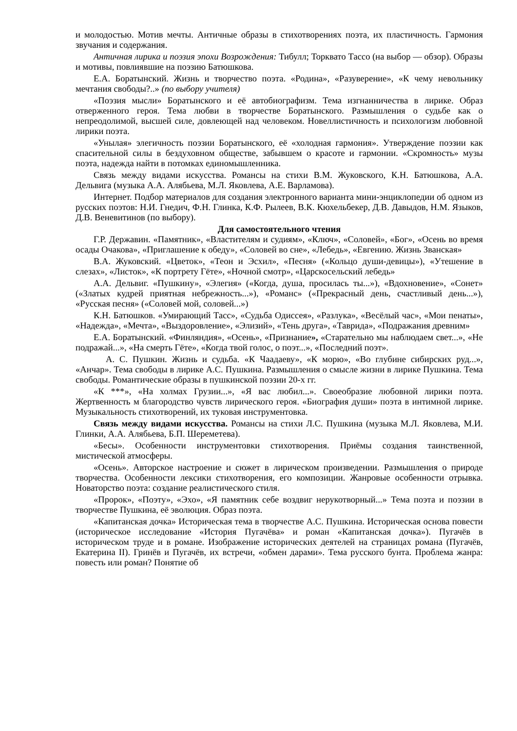и молодостью. Мотив мечты. Античные образы в стихотворениях поэта, их пластичность. Гармония звучания и содержания.
Античная лирика и поэзия эпохи Возрождения: Тибулл; Торквато Тассо (на выбор — обзор). Образы и мотивы, повлиявшие на поэзию Батюшкова.
Е.А. Боратынский. Жизнь и творчество поэта. «Родина», «Разуверение», «К чему невольнику мечтания свободы?..» (по выбору учителя)
«Поэзия мысли» Боратынского и её автобиографизм. Тема изгнанничества в лирике. Образ отверженного героя. Тема любви в творчестве Боратынского. Размышления о судьбе как о непреодолимой, высшей силе, довлеющей над человеком. Новеллистичность и психологизм любовной лирики поэта.
«Унылая» элегичность поэзии Боратынского, её «холодная гармония». Утверждение поэзии как спасительной силы в бездуховном обществе, забывшем о красоте и гармонии. «Скромность» музы поэта, надежда найти в потомках единомышленника.
Связь между видами искусства. Романсы на стихи В.М. Жуковского, К.Н. Батюшкова, А.А. Дельвига (музыка А.А. Алябьева, М.Л. Яковлева, А.Е. Варламова).
Интернет. Подбор материалов для создания электронного варианта мини-энциклопедии об одном из русских поэтов: Н.И. Гнедич, Ф.Н. Глинка, К.Ф. Рылеев, В.К. Кюхельбекер, Д.В. Давыдов, Н.М. Языков, Д.В. Веневитинов (по выбору).
Для самостоятельного чтения
Г.Р. Державин. «Памятник», «Властителям и судиям», «Ключ», «Соловей», «Бог», «Осень во время осады Очакова», «Приглашение к обеду», «Соловей во сне», «Лебедь», «Евгению. Жизнь Званская»
В.А. Жуковский. «Цветок», «Теон и Эсхил», «Песня» («Кольцо души-девицы»), «Утешение в слезах», «Листок», «К портрету Гёте», «Ночной смотр», «Царскосельский лебедь»
А.А. Дельвиг. «Пушкину», «Элегия» («Когда, душа, просилась ты...»), «Вдохновение», «Сонет» («Златых кудрей приятная небрежность...»), «Романс» («Прекрасный день, счастливый день...»), «Русская песня» («Соловей мой, соловей...»)
К.Н. Батюшков. «Умирающий Тасс», «Судьба Одиссея», «Разлука», «Весёлый час», «Мои пенаты», «Надежда», «Мечта», «Выздоровление», «Элизий», «Тень друга», «Таврида», «Подражания древним»
Е.А. Боратынский. «Финляндия», «Осень», «Признание», «Старательно мы наблюдаем свет...», «Не подражай...», «На смерть Гёте», «Когда твой голос, о поэт...», «Последний поэт».
А. С. Пушкин. Жизнь и судьба. «К Чаадаеву», «К морю», «Во глубине сибирских руд...», «Анчар». Тема свободы в лирике А.С. Пушкина. Размышления о смысле жизни в лирике Пушкина. Тема свободы. Романтические образы в пушкинской поэзии 20-х гг.
«К ***», «На холмах Грузии...», «Я вас любил...». Своеобразие любовной лирики поэта. Жертвенность м благородство чувств лирического героя. «Биография души» поэта в интимной лирике. Музыкальность стихотворений, их туковая инструментовка.
Связь между видами искусства. Романсы на стихи Л.С. Пушкина (музыка М.Л. Яковлева, М.И. Глинки, А.А. Алябьева, Б.П. Шереметева).
«Бесы». Особенности инструментовки стихотворения. Приёмы создания таинственной, мистической атмосферы.
«Осень». Авторское настроение и сюжет в лирическом произведении. Размышления о природе творчества. Особенности лексики стихотворения, его композиции. Жанровые особенности отрывка. Новаторство поэта: создание реалистического стиля.
«Пророк», «Поэту», «Эхо», «Я памятник себе воздвиг нерукотворный...» Тема поэта и поэзии в творчестве Пушкина, её эволюция. Образ поэта.
«Капитанская дочка» Историческая тема в творчестве А.С. Пушкина. Историческая основа повести (историческое исследование «История Пугачёва» и роман «Капитанская дочка»). Пугачёв в историческом труде и в романе. Изображение исторических деятелей на страницах романа (Пугачёв, Екатерина II). Гринёв и Пугачёв, их встречи, «обмен дарами». Тема русского бунта. Проблема жанра: повесть или роман? Понятие об